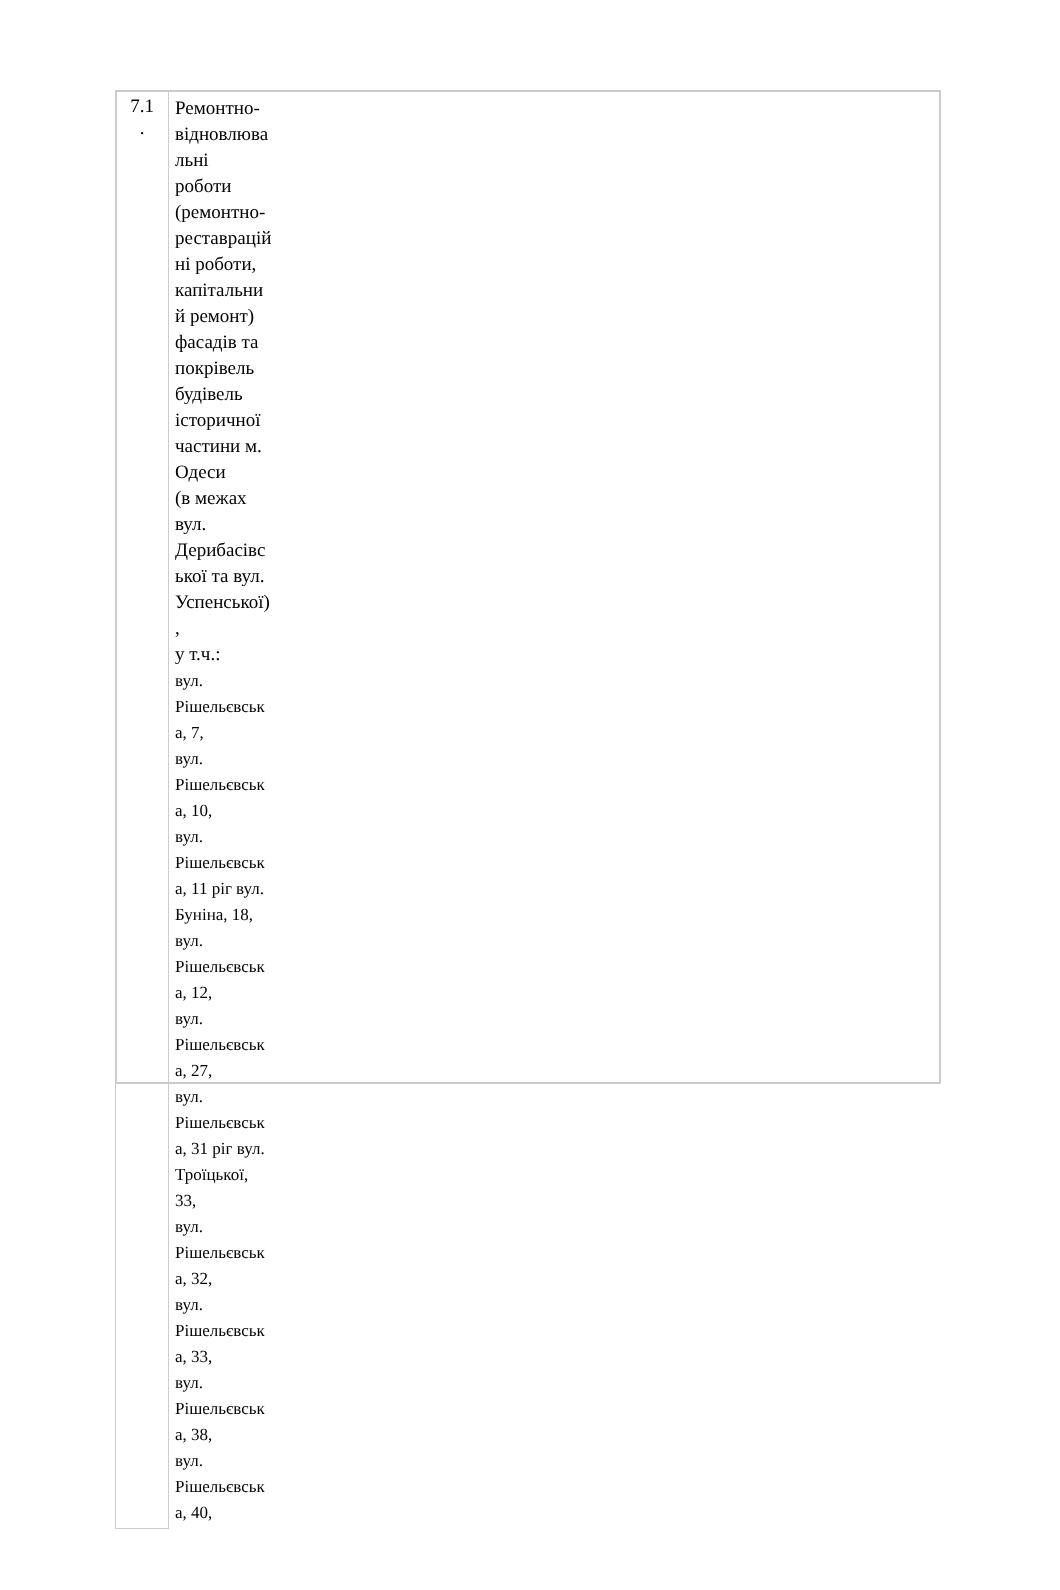| 7.1 . | Ремонтно- відновлюва льні роботи (ремонтно- реставрацій ні роботи, капітальни й ремонт) фасадів та покрівель будівель історичної частини м. Одеси (в межах вул. Дерибасівс ької та вул. Успенської) , у т.ч.: вул. Рішельєвськ а, 7, вул. Рішельєвськ а, 10, вул. Рішельєвськ а, 11 ріг вул. Буніна, 18, вул. Рішельєвськ а, 12, вул. Рішельєвськ а, 27, вул. Рішельєвськ а, 31 ріг вул. Троїцької, 33, вул. Рішельєвськ а, 32, вул. Рішельєвськ а, 33, вул. Рішельєвськ а, 38, вул. Рішельєвськ а, 40, |